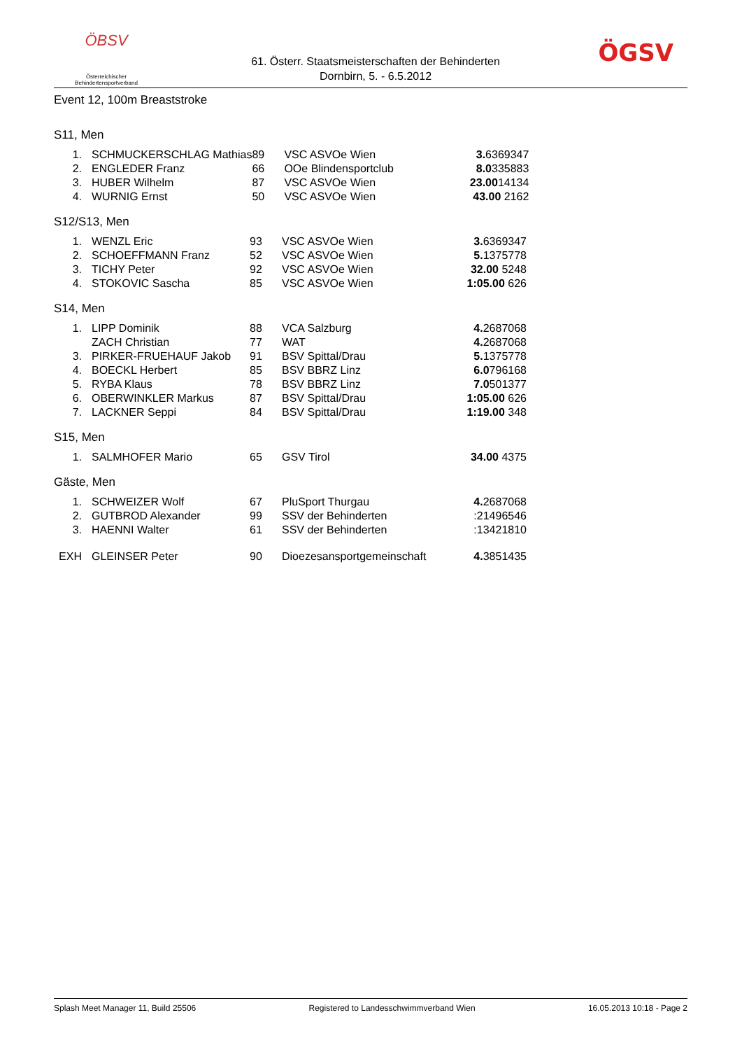ÖBSV
Österreichischer
Behindertensportverband
61. Österr. Staatsmeisterschaften der Behinderten
Dornbirn, 5. - 6.5.2012
ÖGSV
Event 12, 100m Breaststroke
S11, Men
| 1. | SCHMUCKERSCHLAG Mathias | 89 | VSC ASVOe Wien | 3. 6369347 |
| 2. | ENGLEDER Franz | 66 | OOe Blindensportclub | 8.0 335883 |
| 3. | HUBER Wilhelm | 87 | VSC ASVOe Wien | 23.00 14134 |
| 4. | WURNIG Ernst | 50 | VSC ASVOe Wien | 43.00 2162 |
S12/S13, Men
| 1. | WENZL Eric | 93 | VSC ASVOe Wien | 3. 6369347 |
| 2. | SCHOEFFMANN Franz | 52 | VSC ASVOe Wien | 5. 1375778 |
| 3. | TICHY Peter | 92 | VSC ASVOe Wien | 32.00 5248 |
| 4. | STOKOVIC Sascha | 85 | VSC ASVOe Wien | 1:05.00 626 |
S14, Men
| 1. | LIPP Dominik | 88 | VCA Salzburg | 4. 2687068 |
| | ZACH Christian | 77 | WAT | 4. 2687068 |
| 3. | PIRKER-FRUEHAUF Jakob | 91 | BSV Spittal/Drau | 5. 1375778 |
| 4. | BOECKL Herbert | 85 | BSV BBRZ Linz | 6.0 796168 |
| 5. | RYBA Klaus | 78 | BSV BBRZ Linz | 7.0 501377 |
| 6. | OBERWINKLER Markus | 87 | BSV Spittal/Drau | 1:05.00 626 |
| 7. | LACKNER Seppi | 84 | BSV Spittal/Drau | 1:19.00 348 |
S15, Men
| 1. | SALMHOFER Mario | 65 | GSV Tirol | 34.00 4375 |
Gäste, Men
| 1. | SCHWEIZER Wolf | 67 | PluSport Thurgau | 4. 2687068 |
| 2. | GUTBROD Alexander | 99 | SSV der Behinderten | :21496546 |
| 3. | HAENNI Walter | 61 | SSV der Behinderten | :13421810 |
| EXH | GLEINSER Peter | 90 | Dioezesansportgemeinschaft | 4. 3851435 |
Splash Meet Manager 11, Build 25506 Registered to Landesschwimmverband Wien 16.05.2013 10:18 - Page 2